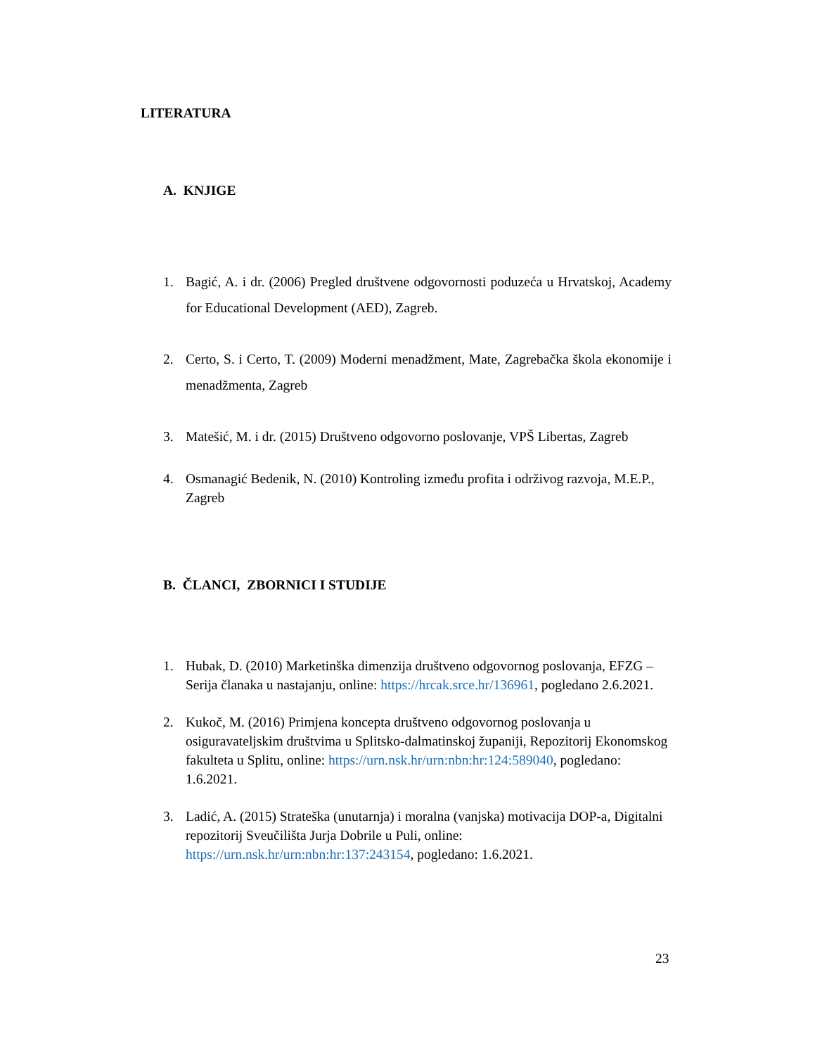LITERATURA
A. KNJIGE
1. Bagić, A. i dr. (2006) Pregled društvene odgovornosti poduzeća u Hrvatskoj, Academy for Educational Development (AED), Zagreb.
2. Certo, S. i Certo, T. (2009) Moderni menadžment, Mate, Zagrebačka škola ekonomije i menadžmenta, Zagreb
3. Matešić, M. i dr. (2015) Društveno odgovorno poslovanje, VPŠ Libertas, Zagreb
4. Osmanagić Bedenik, N. (2010) Kontroling između profita i održivog razvoja, M.E.P., Zagreb
B. ČLANCI, ZBORNICI I STUDIJE
1. Hubak, D. (2010) Marketinška dimenzija društveno odgovornog poslovanja, EFZG – Serija članaka u nastajanju, online: https://hrcak.srce.hr/136961, pogledano 2.6.2021.
2. Kukoč, M. (2016) Primjena koncepta društveno odgovornog poslovanja u osiguravateljskim društvima u Splitsko-dalmatinskoj županiji, Repozitorij Ekonomskog fakulteta u Splitu, online: https://urn.nsk.hr/urn:nbn:hr:124:589040, pogledano: 1.6.2021.
3. Ladić, A. (2015) Strateška (unutarnja) i moralna (vanjska) motivacija DOP-a, Digitalni repozitorij Sveučilišta Jurja Dobrile u Puli, online: https://urn.nsk.hr/urn:nbn:hr:137:243154, pogledano: 1.6.2021.
23